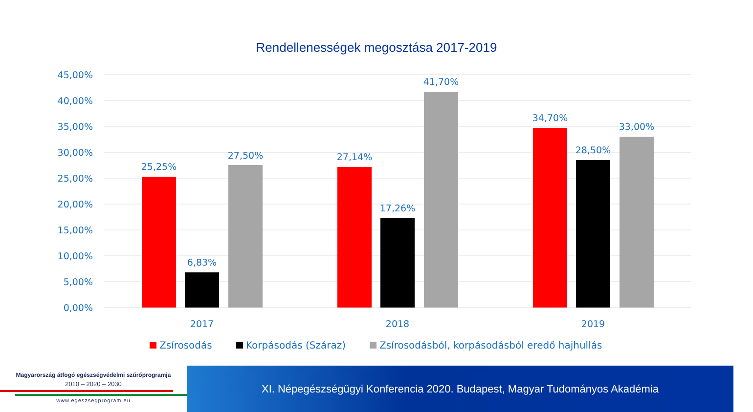Rendellenességek megosztása 2017-2019
45,00%
40,00%
35,00%
30,00%
25,00%
20,00%
15,00%
10,00%
5,00%
0,00%
25,25%
6,83%
27,50%
27,14%
17,26%
41,70%
34,70%
28,50%
33,00%
2017
2018
2019
Zsírosodás
Korpásodás (Száraz)
Zsírosodásból, korpásodásból eredő hajhullás
Magyarország átfogó egészségvédelmi szűrőprogramja
2010 – 2020 – 2030
www.egeszsegprogram.eu
XI. Népegészségügyi Konferencia 2020. Budapest, Magyar Tudományos Akadémia